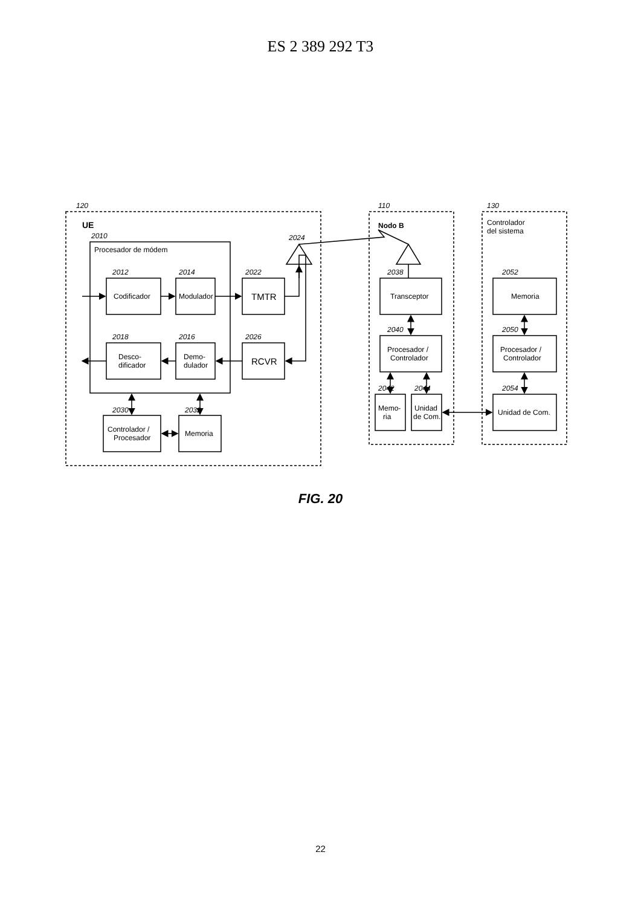ES 2 389 292 T3
120
UE
Procesador de módem
2010
2012
2014
2018
2016
2022
2026
2030
2032
2024
Codificador
Modulador
Desco-
dificador
Demo-
dulador
TMTR
RCVR
Controlador /
Procesador
Memoria
110
Nodo B
2038
2040
2042
2044
Transceptor
Procesador /
Controlador
Memo-
ria
Unidad
de Com.
130
Controlador
del sistema
2052
2050
2054
Memoria
Procesador /
Controlador
Unidad de Com.
FIG. 20
22